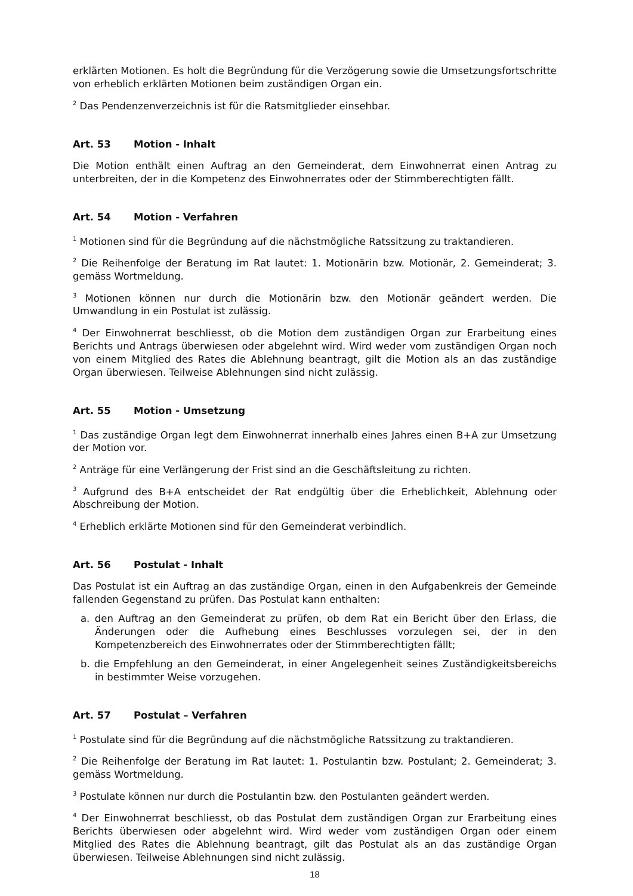erklärten Motionen. Es holt die Begründung für die Verzögerung sowie die Umsetzungsfortschritte von erheblich erklärten Motionen beim zuständigen Organ ein.
<sup>2</sup> Das Pendenzenverzeichnis ist für die Ratsmitglieder einsehbar.
Art. 53 Motion - Inhalt
Die Motion enthält einen Auftrag an den Gemeinderat, dem Einwohnerrat einen Antrag zu unterbreiten, der in die Kompetenz des Einwohnerrates oder der Stimmberechtigten fällt.
Art. 54 Motion - Verfahren
<sup>1</sup> Motionen sind für die Begründung auf die nächstmögliche Ratssitzung zu traktandieren.
<sup>2</sup> Die Reihenfolge der Beratung im Rat lautet: 1. Motionärin bzw. Motionär, 2. Gemeinderat; 3. gemäss Wortmeldung.
<sup>3</sup> Motionen können nur durch die Motionärin bzw. den Motionär geändert werden. Die Umwandlung in ein Postulat ist zulässig.
<sup>4</sup> Der Einwohnerrat beschliesst, ob die Motion dem zuständigen Organ zur Erarbeitung eines Berichts und Antrags überwiesen oder abgelehnt wird. Wird weder vom zuständigen Organ noch von einem Mitglied des Rates die Ablehnung beantragt, gilt die Motion als an das zuständige Organ überwiesen. Teilweise Ablehnungen sind nicht zulässig.
Art. 55 Motion - Umsetzung
<sup>1</sup> Das zuständige Organ legt dem Einwohnerrat innerhalb eines Jahres einen B+A zur Umsetzung der Motion vor.
<sup>2</sup> Anträge für eine Verlängerung der Frist sind an die Geschäftsleitung zu richten.
<sup>3</sup> Aufgrund des B+A entscheidet der Rat endgültig über die Erheblichkeit, Ablehnung oder Abschreibung der Motion.
<sup>4</sup> Erheblich erklärte Motionen sind für den Gemeinderat verbindlich.
Art. 56 Postulat - Inhalt
Das Postulat ist ein Auftrag an das zuständige Organ, einen in den Aufgabenkreis der Gemeinde fallenden Gegenstand zu prüfen. Das Postulat kann enthalten:
a. den Auftrag an den Gemeinderat zu prüfen, ob dem Rat ein Bericht über den Erlass, die Änderungen oder die Aufhebung eines Beschlusses vorzulegen sei, der in den Kompetenzbereich des Einwohnerrates oder der Stimmberechtigten fällt;
b. die Empfehlung an den Gemeinderat, in einer Angelegenheit seines Zuständigkeitsbereichs in bestimmter Weise vorzugehen.
Art. 57 Postulat – Verfahren
<sup>1</sup> Postulate sind für die Begründung auf die nächstmögliche Ratssitzung zu traktandieren.
<sup>2</sup> Die Reihenfolge der Beratung im Rat lautet: 1. Postulantin bzw. Postulant; 2. Gemeinderat; 3. gemäss Wortmeldung.
<sup>3</sup> Postulate können nur durch die Postulantin bzw. den Postulanten geändert werden.
<sup>4</sup> Der Einwohnerrat beschliesst, ob das Postulat dem zuständigen Organ zur Erarbeitung eines Berichts überwiesen oder abgelehnt wird. Wird weder vom zuständigen Organ oder einem Mitglied des Rates die Ablehnung beantragt, gilt das Postulat als an das zuständige Organ überwiesen. Teilweise Ablehnungen sind nicht zulässig.
18